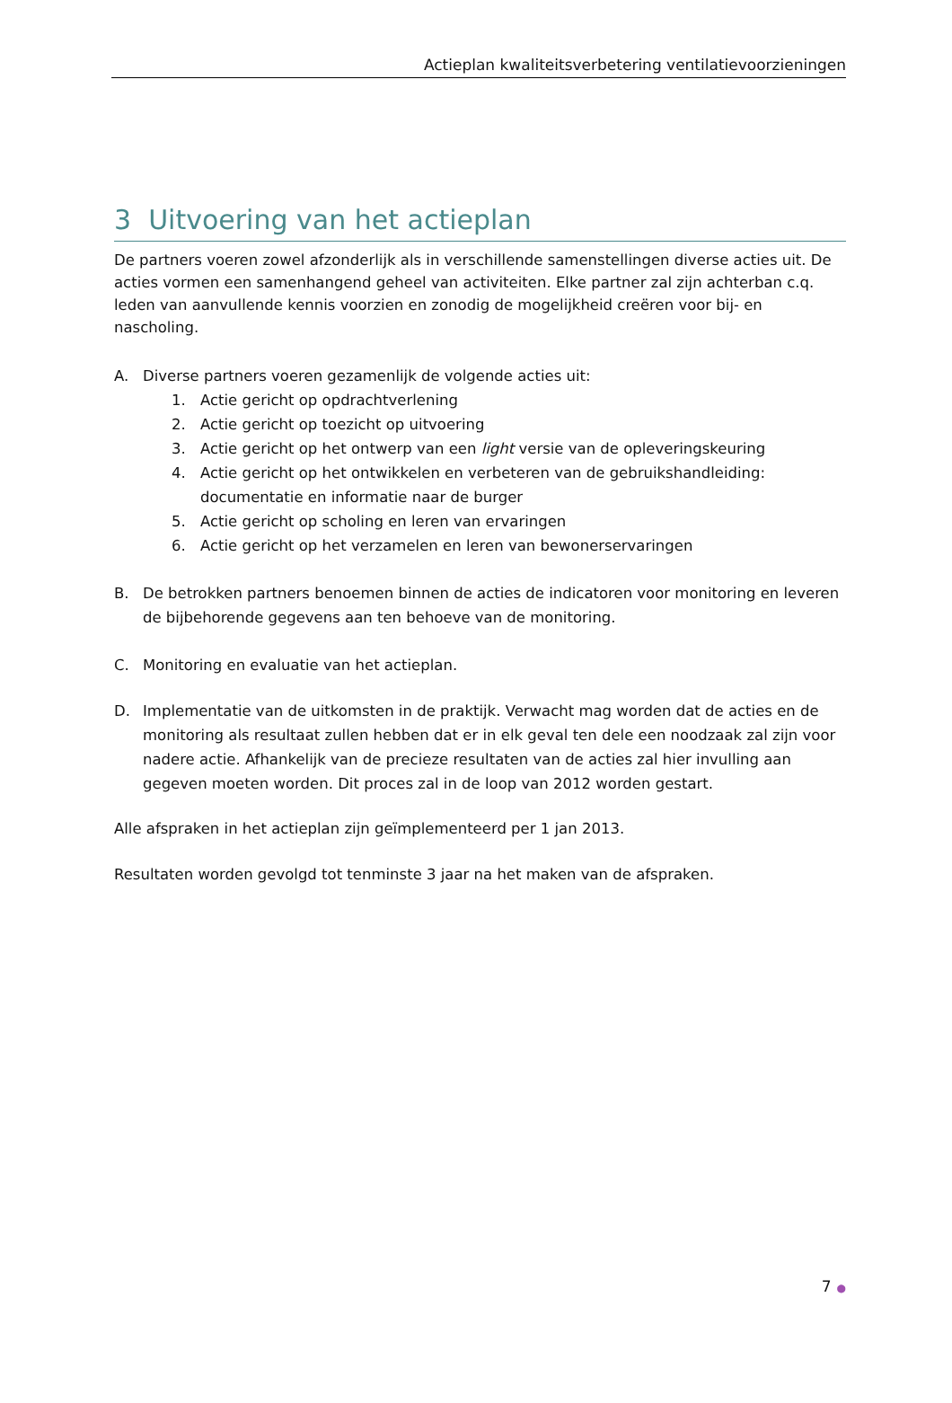Actieplan kwaliteitsverbetering ventilatievoorzieningen
3 Uitvoering van het actieplan
De partners voeren zowel afzonderlijk als in verschillende samenstellingen diverse acties uit. De acties vormen een samenhangend geheel van activiteiten. Elke partner zal zijn achterban c.q. leden van aanvullende kennis voorzien en zonodig de mogelijkheid creëren voor bij- en nascholing.
A. Diverse partners voeren gezamenlijk de volgende acties uit:
1. Actie gericht op opdrachtverlening
2. Actie gericht op toezicht op uitvoering
3. Actie gericht op het ontwerp van een light versie van de opleveringskeuring
4. Actie gericht op het ontwikkelen en verbeteren van de gebruikshandleiding: documentatie en informatie naar de burger
5. Actie gericht op scholing en leren van ervaringen
6. Actie gericht op het verzamelen en leren van bewonerservaringen
B. De betrokken partners benoemen binnen de acties de indicatoren voor monitoring en leveren de bijbehorende gegevens aan ten behoeve van de monitoring.
C. Monitoring en evaluatie van het actieplan.
D. Implementatie van de uitkomsten in de praktijk. Verwacht mag worden dat de acties en de monitoring als resultaat zullen hebben dat er in elk geval ten dele een noodzaak zal zijn voor nadere actie. Afhankelijk van de precieze resultaten van de acties zal hier invulling aan gegeven moeten worden. Dit proces zal in de loop van 2012 worden gestart.
Alle afspraken in het actieplan zijn geïmplementeerd per 1 jan 2013.
Resultaten worden gevolgd tot tenminste 3 jaar na het maken van de afspraken.
7 ●